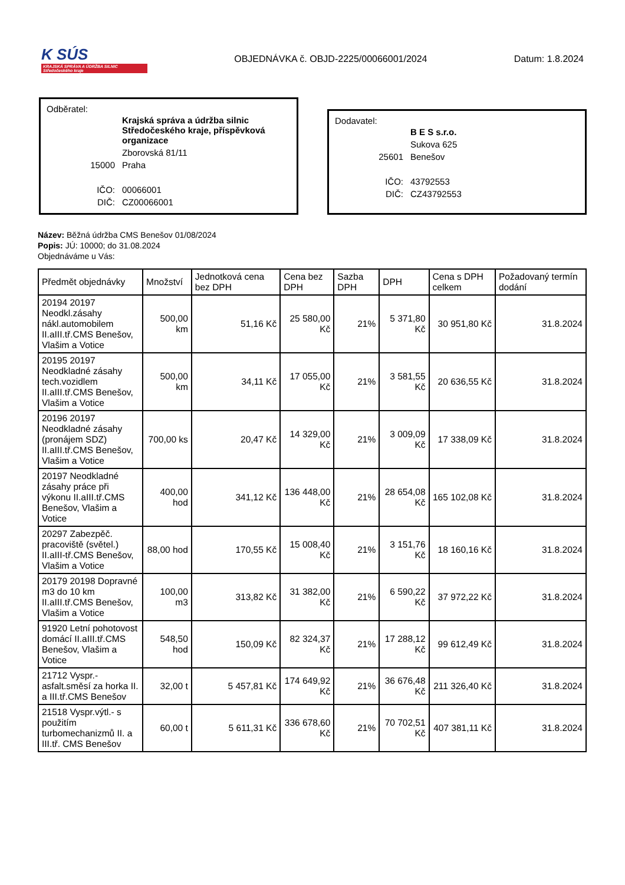K SÚS
KRAJSKÁ SPRÁVA A ÚDRŽBA SILNIC Středočeského kraje
OBJEDNÁVKA č. OBJD-2225/00066001/2024
Datum: 1.8.2024
Odběratel:
| | Krajská správa a údržba silnic Středočeského kraje, příspěvková organizace |
| | Zborovská 81/11 |
| 15000 | Praha |
| IČO: | 00066001 |
| DIČ: | CZ00066001 |
Dodavatel:
| | B E S s.r.o. |
| | Sukova 625 |
| 25601 | Benešov |
| IČO: | 43792553 |
| DIČ: | CZ43792553 |
Název: Běžná údržba CMS Benešov 01/08/2024
Popis: JÚ: 10000; do 31.08.2024
Objednáváme u Vás:
| Předmět objednávky | Množství | Jednotková cena bez DPH | Cena bez DPH | Sazba DPH | DPH | Cena s DPH celkem | Požadovaný termín dodání |
| --- | --- | --- | --- | --- | --- | --- | --- |
| 20194 20197 Neodkl.zásahy nákl.automobilem II.aIII.tř.CMS Benešov, Vlašim a Votice | 500,00 km | 51,16 Kč | 25 580,00 Kč | 21% | 5 371,80 Kč | 30 951,80 Kč | 31.8.2024 |
| 20195 20197 Neodkladné zásahy tech.vozidlem II.aIII.tř.CMS Benešov, Vlašim a Votice | 500,00 km | 34,11 Kč | 17 055,00 Kč | 21% | 3 581,55 Kč | 20 636,55 Kč | 31.8.2024 |
| 20196 20197 Neodkladné zásahy (pronájem SDZ) II.aIII.tř.CMS Benešov, Vlašim a Votice | 700,00 ks | 20,47 Kč | 14 329,00 Kč | 21% | 3 009,09 Kč | 17 338,09 Kč | 31.8.2024 |
| 20197 Neodkladné zásahy práce při výkonu II.aIII.tř.CMS Benešov, Vlašim a Votice | 400,00 hod | 341,12 Kč | 136 448,00 Kč | 21% | 28 654,08 Kč | 165 102,08 Kč | 31.8.2024 |
| 20297 Zabezpěč. pracoviště (světel.) II.aIII-tř.CMS Benešov, Vlašim a Votice | 88,00 hod | 170,55 Kč | 15 008,40 Kč | 21% | 3 151,76 Kč | 18 160,16 Kč | 31.8.2024 |
| 20179 20198 Dopravné m3 do 10 km II.aIII.tř.CMS Benešov, Vlašim a Votice | 100,00 m3 | 313,82 Kč | 31 382,00 Kč | 21% | 6 590,22 Kč | 37 972,22 Kč | 31.8.2024 |
| 91920 Letní pohotovost domácí II.aIII.tř.CMS Benešov, Vlašim a Votice | 548,50 hod | 150,09 Kč | 82 324,37 Kč | 21% | 17 288,12 Kč | 99 612,49 Kč | 31.8.2024 |
| 21712 Vyspr.-asfalt.směsí za horka II. a III.tř.CMS Benešov | 32,00 t | 5 457,81 Kč | 174 649,92 Kč | 21% | 36 676,48 Kč | 211 326,40 Kč | 31.8.2024 |
| 21518 Vyspr.výtl.- s použitím turbomechanizmů II. a III.tř. CMS Benešov | 60,00 t | 5 611,31 Kč | 336 678,60 Kč | 21% | 70 702,51 Kč | 407 381,11 Kč | 31.8.2024 |